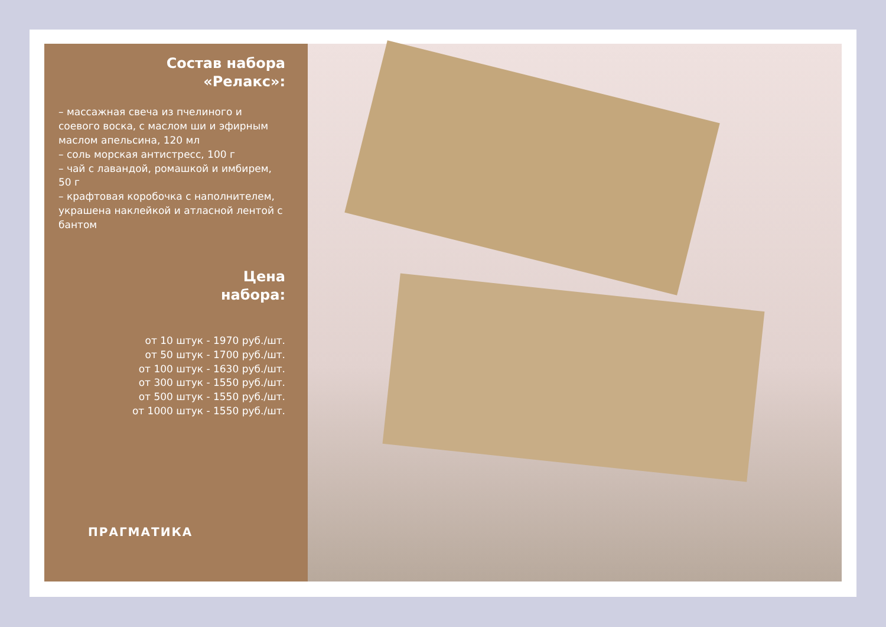Состав набора
«Релакс»:
– массажная свеча из пчелиного и соевого воска, с маслом ши и эфирным маслом апельсина, 120 мл
– соль морская антистресс, 100 г
– чай с лавандой, ромашкой и имбирем, 50 г
– крафтовая коробочка с наполнителем, украшена наклейкой и атласной лентой с бантом
Цена
набора:
от 10 штук - 1970 руб./шт.
от 50 штук - 1700 руб./шт.
от 100 штук - 1630 руб./шт.
от 300 штук - 1550 руб./шт.
от 500 штук - 1550 руб./шт.
от 1000 штук - 1550 руб./шт.
ПРАГМАТИКА